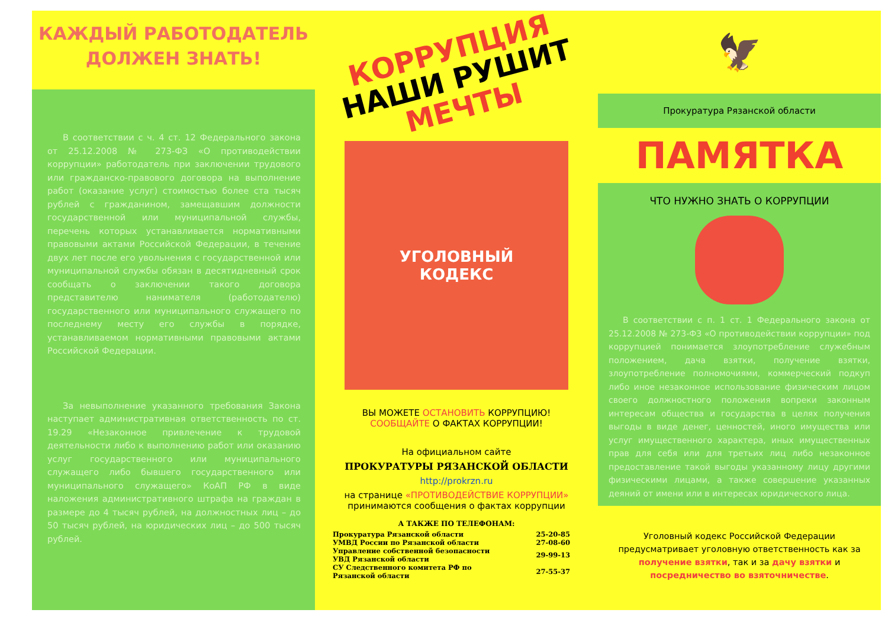КАЖДЫЙ РАБОТОДАТЕЛЬ
ДОЛЖЕН ЗНАТЬ!
В соответствии с ч. 4 ст. 12 Федерального закона от 25.12.2008 № 273-ФЗ «О противодействии коррупции» работодатель при заключении трудового или гражданско-правового договора на выполнение работ (оказание услуг) стоимостью более ста тысяч рублей с гражданином, замещавшим должности государственной или муниципальной службы, перечень которых устанавливается нормативными правовыми актами Российской Федерации, в течение двух лет после его увольнения с государственной или муниципальной службы обязан в десятидневный срок сообщать о заключении такого договора представителю нанимателя (работодателю) государственного или муниципального служащего по последнему месту его службы в порядке, устанавливаемом нормативными правовыми актами Российской Федерации.
За невыполнение указанного требования Закона наступает административная ответственность по ст. 19.29 «Незаконное привлечение к трудовой деятельности либо к выполнению работ или оказанию услуг государственного или муниципального служащего либо бывшего государственного или муниципального служащего» КоАП РФ в виде наложения административного штрафа на граждан в размере до 4 тысяч рублей, на должностных лиц – до 50 тысяч рублей, на юридических лиц – до 500 тысяч рублей.
КОРРУПЦИЯ НАШИ РУШИТ МЕЧТЫ
УГОЛОВНЫЙ
КОДЕКС
ВЫ МОЖЕТЕ ОСТАНОВИТЬ КОРРУПЦИЮ!
СООБЩАЙТЕ О ФАКТАХ КОРРУПЦИИ!
На официальном сайте
ПРОКУРАТУРЫ РЯЗАНСКОЙ ОБЛАСТИ
http://prokrzn.ru
на странице «ПРОТИВОДЕЙСТВИЕ КОРРУПЦИИ»
принимаются сообщения о фактах коррупции
А ТАКЖЕ ПО ТЕЛЕФОНАМ:
| Прокуратура Рязанской области | 25-20-85 |
| УМВД России по Рязанской области | 27-08-60 |
| Управление собственной безопасности УВД Рязанской области | 29-99-13 |
| СУ Следственного комитета РФ по Рязанской области | 27-55-37 |
🦅
Прокуратура Рязанской области
ПАМЯТКА
ЧТО НУЖНО ЗНАТЬ О КОРРУПЦИИ
В соответствии с п. 1 ст. 1 Федерального закона от 25.12.2008 № 273-ФЗ «О противодействии коррупции» под коррупцией понимается злоупотребление служебным положением, дача взятки, получение взятки, злоупотребление полномочиями, коммерческий подкуп либо иное незаконное использование физическим лицом своего должностного положения вопреки законным интересам общества и государства в целях получения выгоды в виде денег, ценностей, иного имущества или услуг имущественного характера, иных имущественных прав для себя или для третьих лиц либо незаконное предоставление такой выгоды указанному лицу другими физическими лицами, а также совершение указанных деяний от имени или в интересах юридического лица.
Уголовный кодекс Российской Федерации предусматривает уголовную ответственность как за получение взятки, так и за дачу взятки и посредничество во взяточничестве.